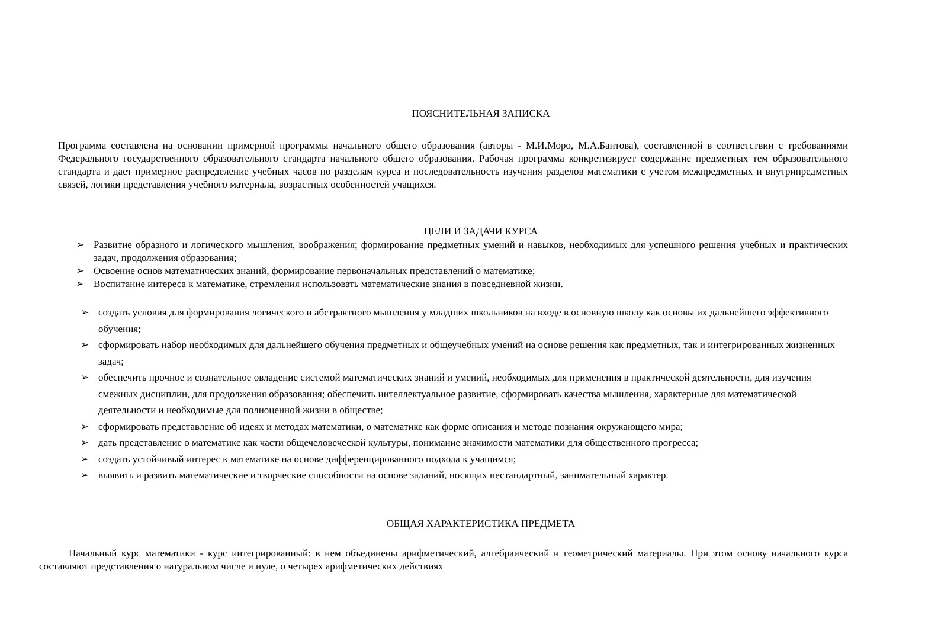ПОЯСНИТЕЛЬНАЯ ЗАПИСКА
Программа составлена на основании примерной программы начального общего образования (авторы - М.И.Моро, М.А.Бантова), составленной в соответствии с требованиями Федерального государственного образовательного стандарта начального общего образования. Рабочая программа конкретизирует содержание предметных тем образовательного стандарта и дает примерное распределение учебных часов по разделам курса и последовательность изучения разделов математики с учетом межпредметных и внутрипредметных связей, логики представления учебного материала, возрастных особенностей учащихся.
ЦЕЛИ И ЗАДАЧИ КУРСА
➢ Развитие образного и логического мышления, воображения; формирование предметных умений и навыков, необходимых для успешного решения учебных и практических задач, продолжения образования;
➢ Освоение основ математических знаний, формирование первоначальных представлений о математике;
➢ Воспитание интереса к математике, стремления использовать математические знания в повседневной жизни.
➢ создать условия для формирования логического и абстрактного мышления у младших школьников на входе в основную школу как основы их дальнейшего эффективного обучения;
➢ сформировать набор необходимых для дальнейшего обучения предметных и общеучебных умений на основе решения как предметных, так и интегрированных жизненных задач;
➢ обеспечить прочное и сознательное овладение системой математических знаний и умений, необходимых для применения в практической деятельности, для изучения смежных дисциплин, для продолжения образования; обеспечить интеллектуальное развитие, сформировать качества мышления, характерные для математической деятельности и необходимые для полноценной жизни в обществе;
➢ сформировать представление об идеях и методах математики, о математике как форме описания и методе познания окружающего мира;
➢ дать представление о математике как части общечеловеческой культуры, понимание значимости математики для общественного прогресса;
➢ создать устойчивый интерес к математике на основе дифференцированного подхода к учащимся;
➢ выявить и развить математические и творческие способности на основе заданий, носящих нестандартный, занимательный характер.
ОБЩАЯ ХАРАКТЕРИСТИКА ПРЕДМЕТА
Начальный курс математики - курс интегрированный: в нем объединены арифметический, алгебраический и геометрический материалы. При этом основу начального курса составляют представления о натуральном числе и нуле, о четырех арифметических действиях